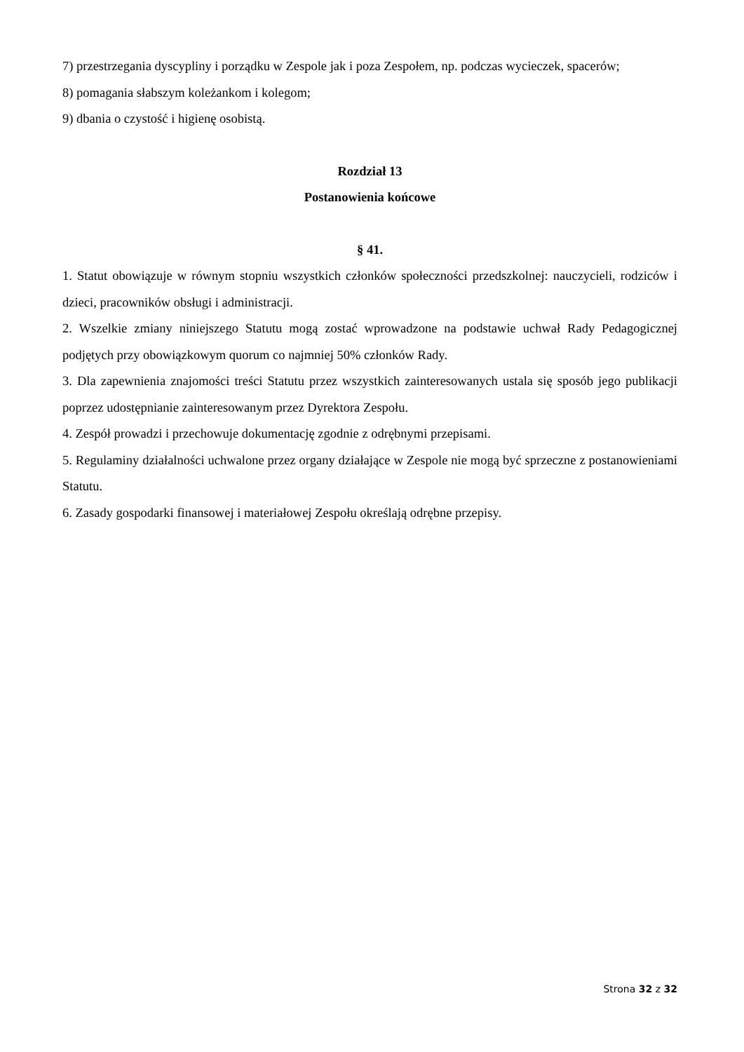7) przestrzegania dyscypliny i porządku w Zespole jak i poza Zespołem, np. podczas wycieczek, spacerów;
8) pomagania słabszym koleżankom i kolegom;
9) dbania o czystość i higienę osobistą.
Rozdział 13
Postanowienia końcowe
§ 41.
1. Statut obowiązuje w równym stopniu wszystkich członków społeczności przedszkolnej: nauczycieli, rodziców i dzieci, pracowników obsługi i administracji.
2. Wszelkie zmiany niniejszego Statutu mogą zostać wprowadzone na podstawie uchwał Rady Pedagogicznej podjętych przy obowiązkowym quorum co najmniej 50% członków Rady.
3. Dla zapewnienia znajomości treści Statutu przez wszystkich zainteresowanych ustala się sposób jego publikacji poprzez udostępnianie zainteresowanym przez Dyrektora Zespołu.
4. Zespół prowadzi i przechowuje dokumentację zgodnie z odrębnymi przepisami.
5. Regulaminy działalności uchwalone przez organy działające w Zespole nie mogą być sprzeczne z postanowieniami Statutu.
6. Zasady gospodarki finansowej i materiałowej Zespołu określają odrębne przepisy.
Strona 32 z 32